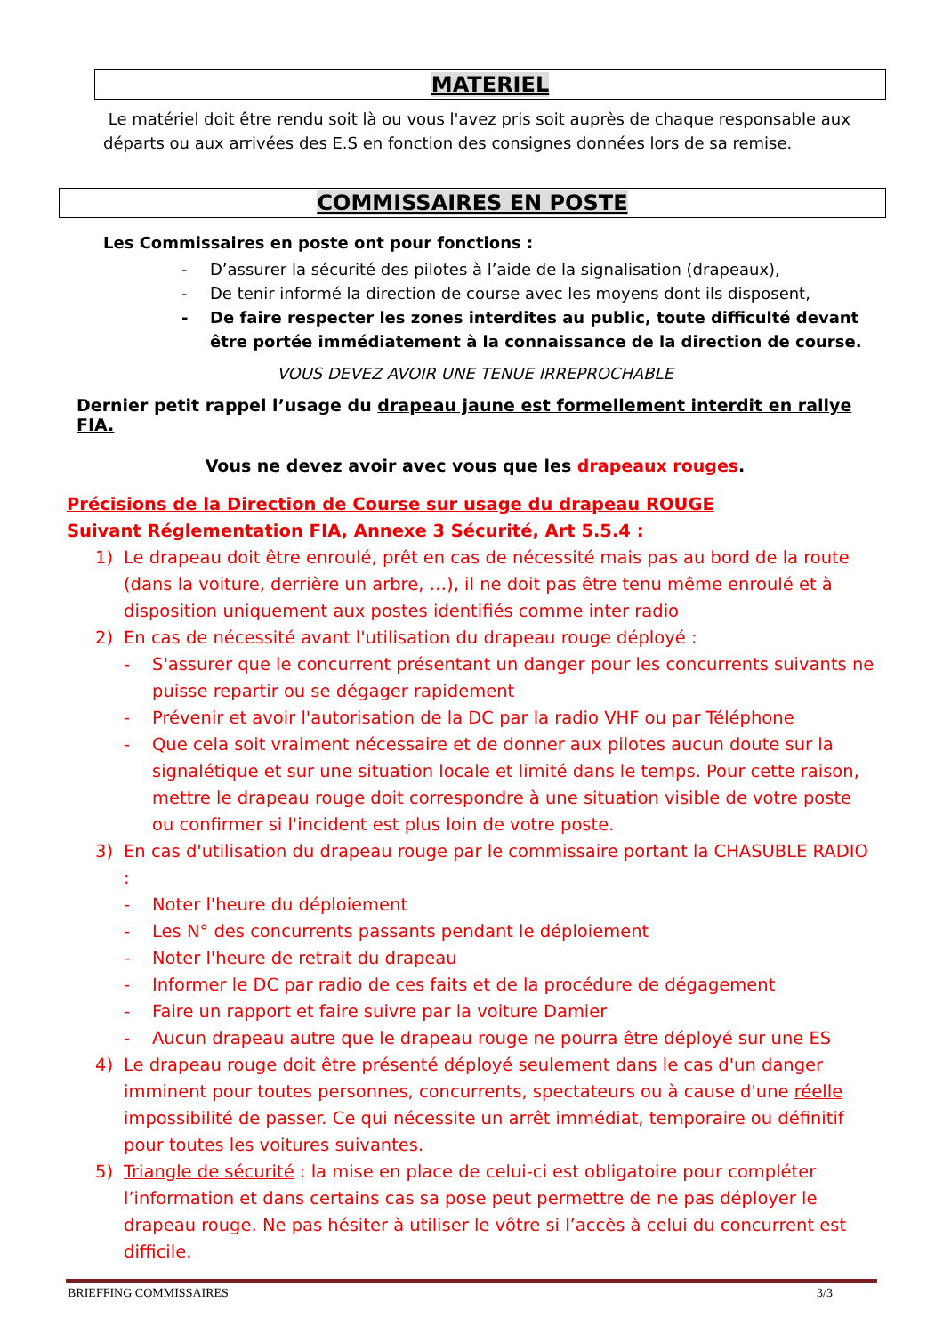MATERIEL
Le matériel doit être rendu soit là ou vous l'avez pris soit auprès de chaque responsable aux départs ou aux arrivées des E.S en fonction des consignes données lors de sa remise.
COMMISSAIRES EN POSTE
Les Commissaires en poste ont pour fonctions :
- D’assurer la sécurité des pilotes à l’aide de la signalisation (drapeaux),
- De tenir informé la direction de course avec les moyens dont ils disposent,
- De faire respecter les zones interdites au public, toute difficulté devant être portée immédiatement à la connaissance de la direction de course.
VOUS DEVEZ AVOIR UNE TENUE IRREPROCHABLE
Dernier petit rappel l’usage du drapeau jaune est formellement interdit en rallye FIA.
Vous ne devez avoir avec vous que les drapeaux rouges.
Précisions de la Direction de Course sur usage du drapeau ROUGE
Suivant Réglementation FIA, Annexe 3 Sécurité, Art 5.5.4 :
1) Le drapeau doit être enroulé, prêt en cas de nécessité mais pas au bord de la route (dans la voiture, derrière un arbre, …), il ne doit pas être tenu même enroulé et à disposition uniquement aux postes identifiés comme inter radio
2) En cas de nécessité avant l'utilisation du drapeau rouge déployé :
- S'assurer que le concurrent présentant un danger pour les concurrents suivants ne puisse repartir ou se dégager rapidement
- Prévenir et avoir l'autorisation de la DC par la radio VHF ou par Téléphone
- Que cela soit vraiment nécessaire et de donner aux pilotes aucun doute sur la signalétique et sur une situation locale et limité dans le temps. Pour cette raison, mettre le drapeau rouge doit correspondre à une situation visible de votre poste ou confirmer si l'incident est plus loin de votre poste.
3) En cas d'utilisation du drapeau rouge par le commissaire portant la CHASUBLE RADIO :
- Noter l'heure du déploiement
- Les N° des concurrents passants pendant le déploiement
- Noter l'heure de retrait du drapeau
- Informer le DC par radio de ces faits et de la procédure de dégagement
- Faire un rapport et faire suivre par la voiture Damier
- Aucun drapeau autre que le drapeau rouge ne pourra être déployé sur une ES
4) Le drapeau rouge doit être présenté déployé seulement dans le cas d'un danger imminent pour toutes personnes, concurrents, spectateurs ou à cause d'une réelle impossibilité de passer. Ce qui nécessite un arrêt immédiat, temporaire ou définitif pour toutes les voitures suivantes.
5) Triangle de sécurité : la mise en place de celui-ci est obligatoire pour compléter l’information et dans certains cas sa pose peut permettre de ne pas déployer le drapeau rouge. Ne pas hésiter à utiliser le vôtre si l’accès à celui du concurrent est difficile.
BRIEFFING COMMISSAIRES 3/3